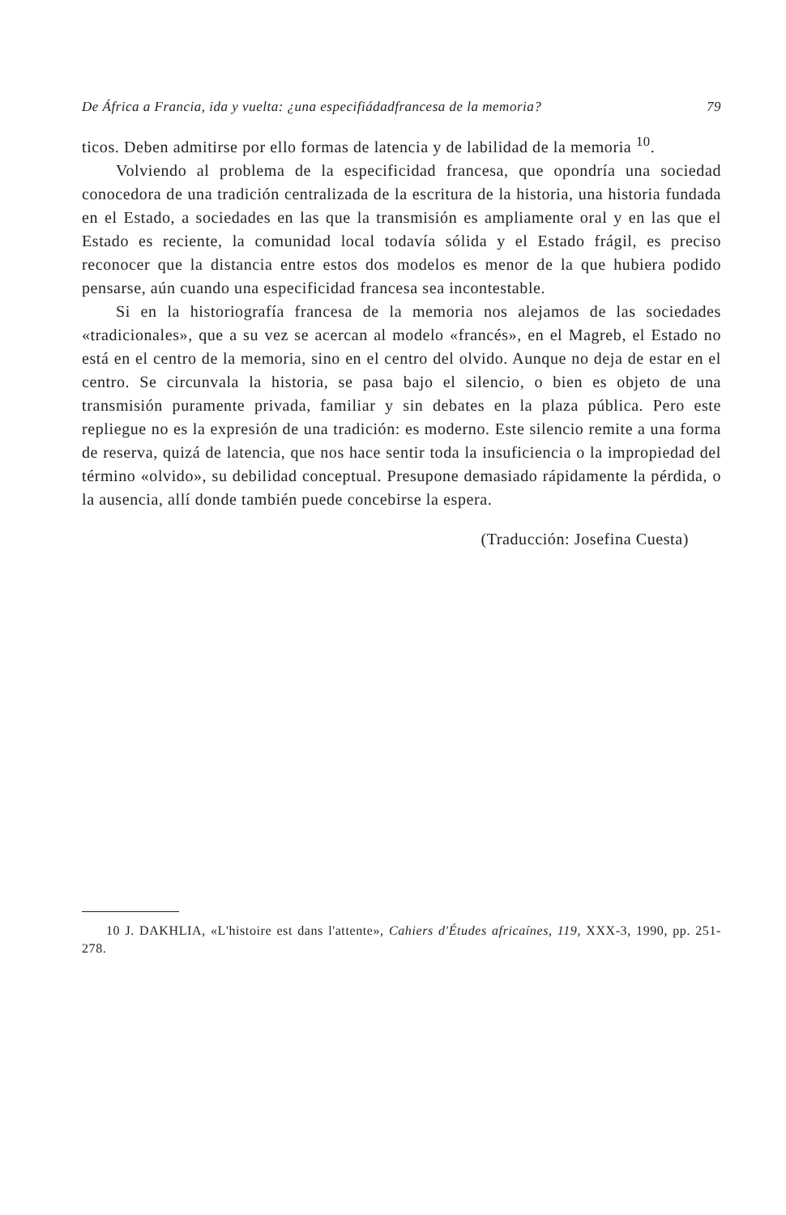De África a Francia, ida y vuelta: ¿una especifiádadfrancesa de la memoria? 79
ticos. Deben admitirse por ello formas de latencia y de labilidad de la memoria <sup>10</sup>.
Volviendo al problema de la especificidad francesa, que opondría una sociedad conocedora de una tradición centralizada de la escritura de la historia, una historia fundada en el Estado, a sociedades en las que la transmisión es ampliamente oral y en las que el Estado es reciente, la comunidad local todavía sólida y el Estado frágil, es preciso reconocer que la distancia entre estos dos modelos es menor de la que hubiera podido pensarse, aún cuando una especificidad francesa sea incontestable.
Si en la historiografía francesa de la memoria nos alejamos de las sociedades «tradicionales», que a su vez se acercan al modelo «francés», en el Magreb, el Estado no está en el centro de la memoria, sino en el centro del olvido. Aunque no deja de estar en el centro. Se circunvala la historia, se pasa bajo el silencio, o bien es objeto de una transmisión puramente privada, familiar y sin debates en la plaza pública. Pero este repliegue no es la expresión de una tradición: es moderno. Este silencio remite a una forma de reserva, quizá de latencia, que nos hace sentir toda la insuficiencia o la impropiedad del término «olvido», su debilidad conceptual. Presupone demasiado rápidamente la pérdida, o la ausencia, allí donde también puede concebirse la espera.
(Traducción: Josefina Cuesta)
10 J. DAKHLIA, «L'histoire est dans l'attente», Cahiers d'Études africaínes, 119, XXX-3, 1990, pp. 251-278.